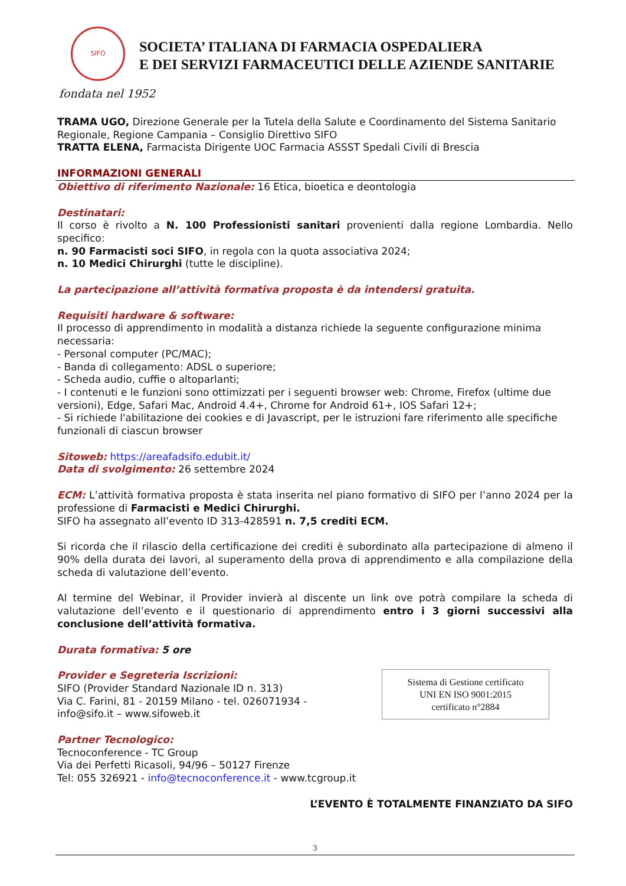SIFO
SOCIETA’ ITALIANA DI FARMACIA OSPEDALIERA
E DEI SERVIZI FARMACEUTICI DELLE AZIENDE SANITARIE
fondata nel 1952
TRAMA UGO, Direzione Generale per la Tutela della Salute e Coordinamento del Sistema Sanitario Regionale, Regione Campania – Consiglio Direttivo SIFO
TRATTA ELENA, Farmacista Dirigente UOC Farmacia ASSST Spedali Civili di Brescia
INFORMAZIONI GENERALI
Obiettivo di riferimento Nazionale: 16 Etica, bioetica e deontologia
Destinatari:
Il corso è rivolto a N. 100 Professionisti sanitari provenienti dalla regione Lombardia. Nello specifico:
n. 90 Farmacisti soci SIFO, in regola con la quota associativa 2024;
n. 10 Medici Chirurghi (tutte le discipline).
La partecipazione all’attività formativa proposta è da intendersi gratuita.
Requisiti hardware & software:
Il processo di apprendimento in modalità a distanza richiede la seguente configurazione minima necessaria:
- Personal computer (PC/MAC);
- Banda di collegamento: ADSL o superiore;
- Scheda audio, cuffie o altoparlanti;
- I contenuti e le funzioni sono ottimizzati per i seguenti browser web: Chrome, Firefox (ultime due versioni), Edge, Safari Mac, Android 4.4+, Chrome for Android 61+, IOS Safari 12+;
- Si richiede l'abilitazione dei cookies e di Javascript, per le istruzioni fare riferimento alle specifiche funzionali di ciascun browser
Sitoweb: https://areafadsifo.edubit.it/
Data di svolgimento: 26 settembre 2024
ECM: L’attività formativa proposta è stata inserita nel piano formativo di SIFO per l’anno 2024 per la professione di Farmacisti e Medici Chirurghi.
SIFO ha assegnato all’evento ID 313-428591 n. 7,5 crediti ECM.
Si ricorda che il rilascio della certificazione dei crediti è subordinato alla partecipazione di almeno il 90% della durata dei lavori, al superamento della prova di apprendimento e alla compilazione della scheda di valutazione dell’evento.
Al termine del Webinar, il Provider invierà al discente un link ove potrà compilare la scheda di valutazione dell’evento e il questionario di apprendimento entro i 3 giorni successivi alla conclusione dell’attività formativa.
Durata formativa: 5 ore
Sistema di Gestione certificato
UNI EN ISO 9001:2015
certificato n°2884
Provider e Segreteria Iscrizioni:
SIFO (Provider Standard Nazionale ID n. 313)
Via C. Farini, 81 - 20159 Milano - tel. 026071934 -
info@sifo.it – www.sifoweb.it
Partner Tecnologico:
Tecnoconference - TC Group
Via dei Perfetti Ricasoli, 94/96 – 50127 Firenze
Tel: 055 326921 - info@tecnoconference.it - www.tcgroup.it
L’EVENTO È TOTALMENTE FINANZIATO DA SIFO
3